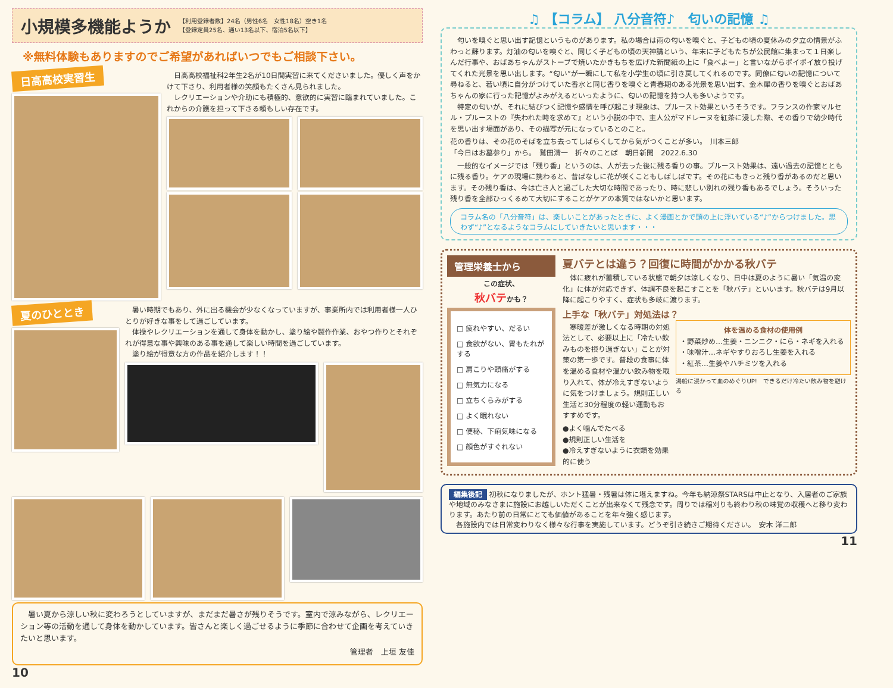小規模多機能ようか
【利用登録者数】24名（男性6名　女性18名）空き1名
【登録定員25名、通い13名以下、宿泊5名以下】
※無料体験もありますのでご希望があればいつでもご相談下さい。
日高高校実習生
　日高高校福祉科2年生2名が10日間実習に来てくださいました。優しく声をかけて下さり、利用者様の笑顔もたくさん見られました。
　レクリエーションや介助にも積極的、意欲的に実習に臨まれていました。これからの介護を担って下さる頼もしい存在です。
夏のひととき
　暑い時期でもあり、外に出る機会が少なくなっていますが、事業所内では利用者様一人ひとりが好きな事をして過ごしています。
　体操やレクリエーションを通して身体を動かし、塗り絵や製作作業、おやつ作りとそれぞれが得意な事や興味のある事を通して楽しい時間を過ごしています。
　塗り絵が得意な方の作品を紹介します！！
　暑い夏から涼しい秋に変わろうとしていますが、まだまだ暑さが残りそうです。室内で涼みながら、レクリエーション等の活動を通して身体を動かしています。皆さんと楽しく過ごせるように季節に合わせて企画を考えていきたいと思います。
管理者　上垣 友佳
10
♫ 【コラム】 八分音符♪　匂いの記憶 ♫
　匂いを嗅ぐと思い出す記憶というものがあります。私の場合は雨の匂いを嗅ぐと、子どもの頃の夏休みの夕立の情景がふわっと蘇ります。灯油の匂いを嗅ぐと、同じく子どもの頃の天神講という、年末に子どもたちが公民館に集まって１日楽しんだ行事や、おばあちゃんがストーブで焼いたかきもちを広げた新聞紙の上に「食べよー」と言いながらポイポイ放り投げてくれた光景を思い出します。“匂い”が一瞬にして私を小学生の頃に引き戻してくれるのです。同僚に匂いの記憶について尋ねると、若い頃に自分がつけていた香水と同じ香りを嗅ぐと青春期のある光景を思い出す、金木犀の香りを嗅ぐとおばあちゃんの家に行った記憶がよみがえるといったように、匂いの記憶を持つ人も多いようです。
　特定の匂いが、それに結びつく記憶や感情を呼び起こす現象は、プルースト効果というそうです。フランスの作家マルセル・プルーストの『失われた時を求めて』という小説の中で、主人公がマドレーヌを紅茶に浸した際、その香りで幼少時代を思い出す場面があり、その描写が元になっているとのこと。
花の香りは、その花のそばを立ち去ってしばらくしてから気がつくことが多い。　川本三郎
「今日はお墓参り」から。　鷲田清一　折々のことば　朝日新聞　2022.6.30
　一般的なイメージでは「残り香」というのは、人が去った後に残る香りの事。プルースト効果は、遠い過去の記憶とともに残る香り。ケアの現場に携わると、昔ばなしに花が咲くこともしばしばです。その花にもきっと残り香があるのだと思います。その残り香は、今は亡き人と過ごした大切な時間であったり、時に悲しい別れの残り香もあるでしょう。そういった残り香を全部ひっくるめて大切にすることがケアの本質ではないかと思います。
コラム名の「八分音符」は、楽しいことがあったときに、よく漫画とかで頭の上に浮いている“♪”からつけました。思わず“♪”となるようなコラムにしていきたいと思います・・・
管理栄養士から
この症状、
秋バテかも？
□ 疲れやすい、だるい
□ 食欲がない、胃もたれがする
□ 肩こりや頭痛がする
□ 無気力になる
□ 立ちくらみがする
□ よく眠れない
□ 便秘、下痢気味になる
□ 顔色がすぐれない
夏バテとは違う？回復に時間がかかる秋バテ
　体に疲れが蓄積している状態で朝夕は涼しくなり、日中は夏のように暑い「気温の変化」に体が対応できず、体調不良を起こすことを「秋バテ」といいます。秋バテは9月以降に起こりやすく、症状も多岐に渡ります。
上手な「秋バテ」対処法は？
　寒暖差が激しくなる時期の対処法として、必要以上に「冷たい飲みものを摂り過ぎない」ことが対策の第一歩です。普段の食事に体を温める食材や温かい飲み物を取り入れて、体が冷えすぎないように気をつけましょう。規則正しい生活と30分程度の軽い運動もおすすめです。
●よく噛んでたべる
●規則正しい生活を
●冷えすぎないように衣類を効果的に使う
体を温める食材の使用例
・野菜炒め…生姜・ニンニク・にら・ネギを入れる
・味噌汁…ネギやすりおろし生姜を入れる
・紅茶…生姜やハチミツを入れる
湯船に浸かって血のめぐりUP!　できるだけ冷たい飲み物を避ける
編集後記 初秋になりましたが、ホント猛暑・残暑は体に堪えますね。今年も納涼祭STARSは中止となり、入居者のご家族や地域のみなさまに施設にお越しいただくことが出来なくて残念です。周りでは稲刈りも終わり秋の味覚の収穫へと移り変わります。あたり前の日常にとても価値があることを年々強く感じます。
　各施設内では日常変わりなく様々な行事を実施しています。どうぞ引き続きご期待ください。　安木 洋二郎
11